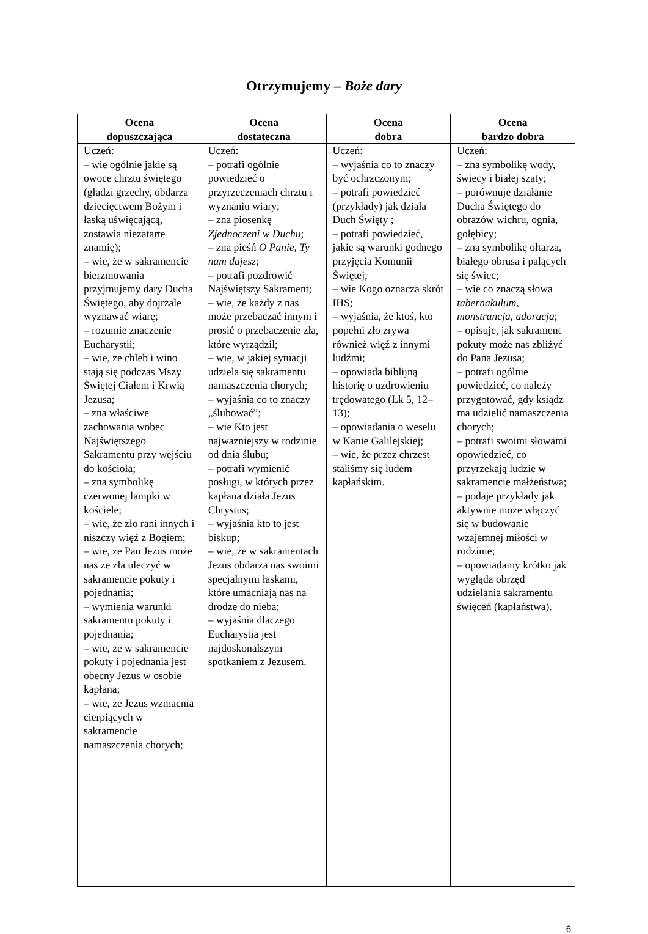Otrzymujemy – Boże dary
| Ocena dopuszczająca | Ocena dostateczna | Ocena dobra | Ocena bardzo dobra |
| --- | --- | --- | --- |
| Uczeń: – wie ogólnie jakie są owoce chrztu świętego (gładzi grzechy, obdarza dziecięctwem Bożym i łaską uświęcającą, zostawia niezatarte znamię); – wie, że w sakramencie bierzmowania przyjmujemy dary Ducha Świętego, aby dojrzale wyznawać wiarę; – rozumie znaczenie Eucharystii; – wie, że chleb i wino stają się podczas Mszy Świętej Ciałem i Krwią Jezusa; – zna właściwe zachowania wobec Najświętszego Sakramentu przy wejściu do kościoła; – zna symbolikę czerwonej lampki w kościele; – wie, że zło rani innych i niszczy więź z Bogiem; – wie, że Pan Jezus może nas ze zła uleczyć w sakramencie pokuty i pojednania; – wymienia warunki sakramentu pokuty i pojednania; – wie, że w sakramencie pokuty i pojednania jest obecny Jezus w osobie kapłana; – wie, że Jezus wzmacnia cierpiących w sakramencie namaszczenia chorych; | Uczeń: – potrafi ogólnie powiedzieć o przyrzeczeniach chrztu i wyznaniu wiary; – zna piosenkę Zjednoczeni w Duchu ; – zna pieśń O Panie, Ty nam dajesz ; – potrafi pozdrowić Najświętszy Sakrament; – wie, że każdy z nas może przebaczać innym i prosić o przebaczenie zła, które wyrządził; – wie, w jakiej sytuacji udziela się sakramentu namaszczenia chorych; – wyjaśnia co to znaczy „ślubować”; – wie Kto jest najważniejszy w rodzinie od dnia ślubu; – potrafi wymienić posługi, w których przez kapłana działa Jezus Chrystus; – wyjaśnia kto to jest biskup; – wie, że w sakramentach Jezus obdarza nas swoimi specjalnymi łaskami, które umacniają nas na drodze do nieba; – wyjaśnia dlaczego Eucharystia jest najdoskonalszym spotkaniem z Jezusem. | Uczeń: – wyjaśnia co to znaczy być ochrzczonym; – potrafi powiedzieć (przykłady) jak działa Duch Święty ; – potrafi powiedzieć, jakie są warunki godnego przyjęcia Komunii Świętej; – wie Kogo oznacza skrót IHS; – wyjaśnia, że ktoś, kto popełni zło zrywa również więź z innymi ludźmi; – opowiada biblijną historię o uzdrowieniu trędowatego (Łk 5, 12–13); – opowiadania o weselu w Kanie Galilejskiej; – wie, że przez chrzest staliśmy się ludem kapłańskim. | Uczeń: – zna symbolikę wody, świecy i białej szaty; – porównuje działanie Ducha Świętego do obrazów wichru, ognia, gołębicy; – zna symbolikę ołtarza, białego obrusa i palących się świec; – wie co znaczą słowa tabernakulum, monstrancja, adoracja ; – opisuje, jak sakrament pokuty może nas zbliżyć do Pana Jezusa; – potrafi ogólnie powiedzieć, co należy przygotować, gdy ksiądz ma udzielić namaszczenia chorych; – potrafi swoimi słowami opowiedzieć, co przyrzekają ludzie w sakramencie małżeństwa; – podaje przykłady jak aktywnie może włączyć się w budowanie wzajemnej miłości w rodzinie; – opowiadamy krótko jak wygląda obrzęd udzielania sakramentu święceń (kapłaństwa). |
6